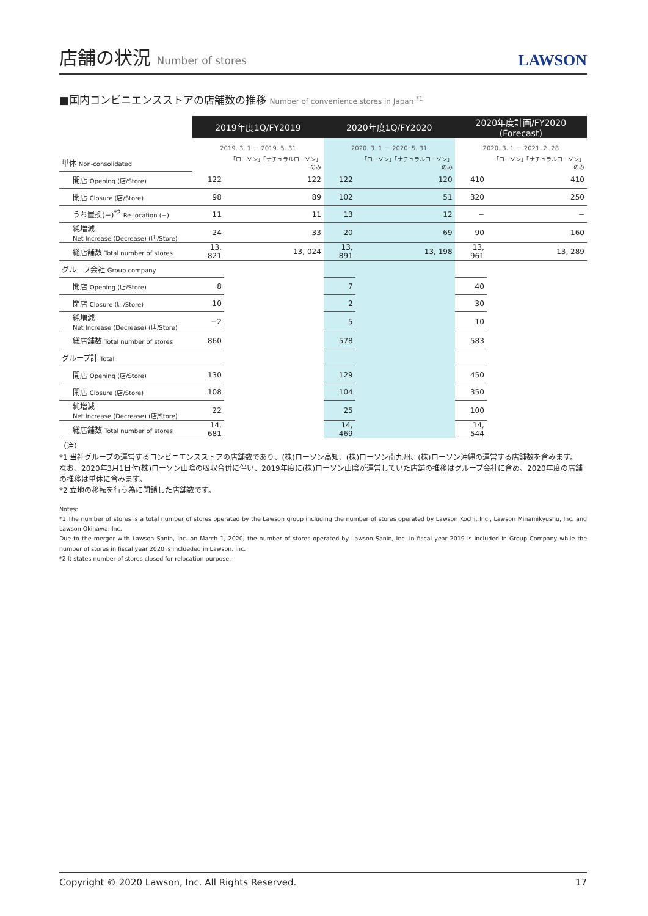店舗の状況 Number of stores
LAWSON
■国内コンビニエンスストアの店舗数の推移 Number of convenience stores in Japan <sup>*1</sup>
| | 2019年度1Q/FY2019 | | 2020年度1Q/FY2020 | | 2020年度計画/FY2020 (Forecast) | |
| --- | --- | --- | --- | --- | --- | --- |
| | 2019. 3. 1 － 2019. 5. 31 | | 2020. 3. 1 － 2020. 5. 31 | | 2020. 3. 1 － 2021. 2. 28 | |
| 単体 Non-consolidated | | 「ローソン」「ナチュラルローソン」のみ | | 「ローソン」「ナチュラルローソン」のみ | | 「ローソン」「ナチュラルローソン」のみ |
| 開店 Opening (店/Store) | 122 | 122 | 122 | 120 | 410 | 410 |
| 閉店 Closure (店/Store) | 98 | 89 | 102 | 51 | 320 | 250 |
| うち置換(−)<sup>*2</sup> Re-location (−) | 11 | 11 | 13 | 12 | − | − |
| 純増減 Net Increase (Decrease) (店/Store) | 24 | 33 | 20 | 69 | 90 | 160 |
| 総店舗数 Total number of stores | 13, 821 | 13, 024 | 13, 891 | 13, 198 | 13, 961 | 13, 289 |
| グループ会社 Group company | | | | | | |
| 開店 Opening (店/Store) | 8 | | 7 | | 40 | |
| 閉店 Closure (店/Store) | 10 | | 2 | | 30 | |
| 純増減 Net Increase (Decrease) (店/Store) | −2 | | 5 | | 10 | |
| 総店舗数 Total number of stores | 860 | | 578 | | 583 | |
| グループ計 Total | | | | | | |
| 開店 Opening (店/Store) | 130 | | 129 | | 450 | |
| 閉店 Closure (店/Store) | 108 | | 104 | | 350 | |
| 純増減 Net Increase (Decrease) (店/Store) | 22 | | 25 | | 100 | |
| 総店舗数 Total number of stores | 14, 681 | | 14, 469 | | 14, 544 | |
（注）
*1 当社グループの運営するコンビニエンスストアの店舗数であり、(株)ローソン高知、(株)ローソン南九州、(株)ローソン沖縄の運営する店舗数を含みます。
なお、2020年3月1日付(株)ローソン山陰の吸収合併に伴い、2019年度に(株)ローソン山陰が運営していた店舗の推移はグループ会社に含め、2020年度の店舗の推移は単体に含みます。
*2 立地の移転を行う為に閉鎖した店舗数です。
Notes:
*1 The number of stores is a total number of stores operated by the Lawson group including the number of stores operated by Lawson Kochi, Inc., Lawson Minamikyushu, Inc. and Lawson Okinawa, Inc.
Due to the merger with Lawson Sanin, Inc. on March 1, 2020, the number of stores operated by Lawson Sanin, Inc. in fiscal year 2019 is included in Group Company while the number of stores in fiscal year 2020 is inclueded in Lawson, Inc.
*2 It states number of stores closed for relocation purpose.
Copyright © 2020 Lawson, Inc. All Rights Reserved. 17